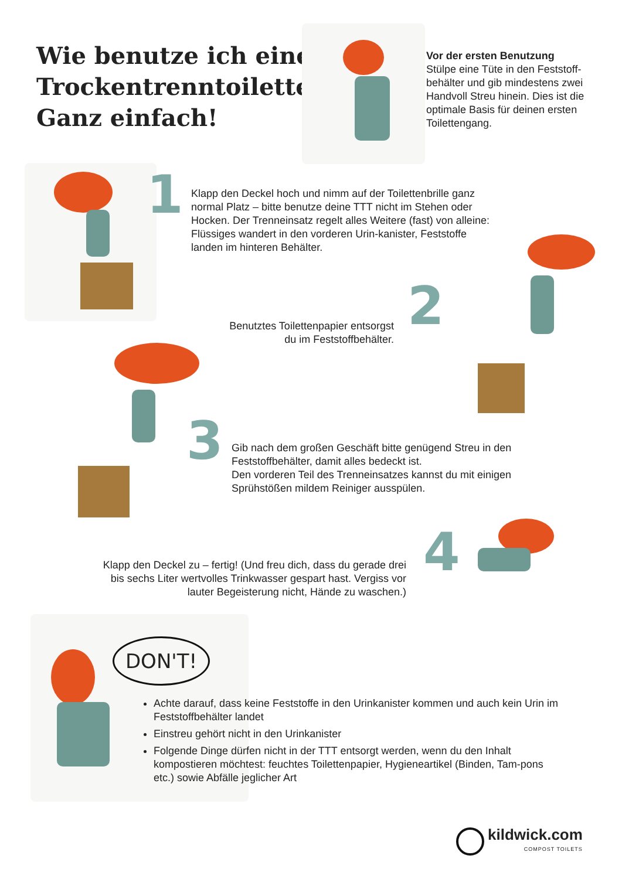Wie benutze ich eine Trockentrenntoilette? Ganz einfach!
Vor der ersten Benutzung
Stülpe eine Tüte in den Feststoff-behälter und gib mindestens zwei Handvoll Streu hinein. Dies ist die optimale Basis für deinen ersten Toilettengang.
1
Klapp den Deckel hoch und nimm auf der Toilettenbrille ganz normal Platz – bitte benutze deine TTT nicht im Stehen oder Hocken. Der Trenneinsatz regelt alles Weitere (fast) von alleine: Flüssiges wandert in den vorderen Urin-kanister, Feststoffe landen im hinteren Behälter.
Benutztes Toilettenpapier entsorgst du im Feststoffbehälter.
2
3
Gib nach dem großen Geschäft bitte genügend Streu in den Feststoffbehälter, damit alles bedeckt ist.
Den vorderen Teil des Trenneinsatzes kannst du mit einigen Sprühstößen mildem Reiniger ausspülen.
Klapp den Deckel zu – fertig! (Und freu dich, dass du gerade drei bis sechs Liter wertvolles Trinkwasser gespart hast. Vergiss vor lauter Begeisterung nicht, Hände zu waschen.)
4
DON'T!
Achte darauf, dass keine Feststoffe in den Urinkanister kommen und auch kein Urin im Feststoffbehälter landet
Einstreu gehört nicht in den Urinkanister
Folgende Dinge dürfen nicht in der TTT entsorgt werden, wenn du den Inhalt kompostieren möchtest: feuchtes Toilettenpapier, Hygieneartikel (Binden, Tam-pons etc.) sowie Abfälle jeglicher Art
kildwick.com
COMPOST TOILETS